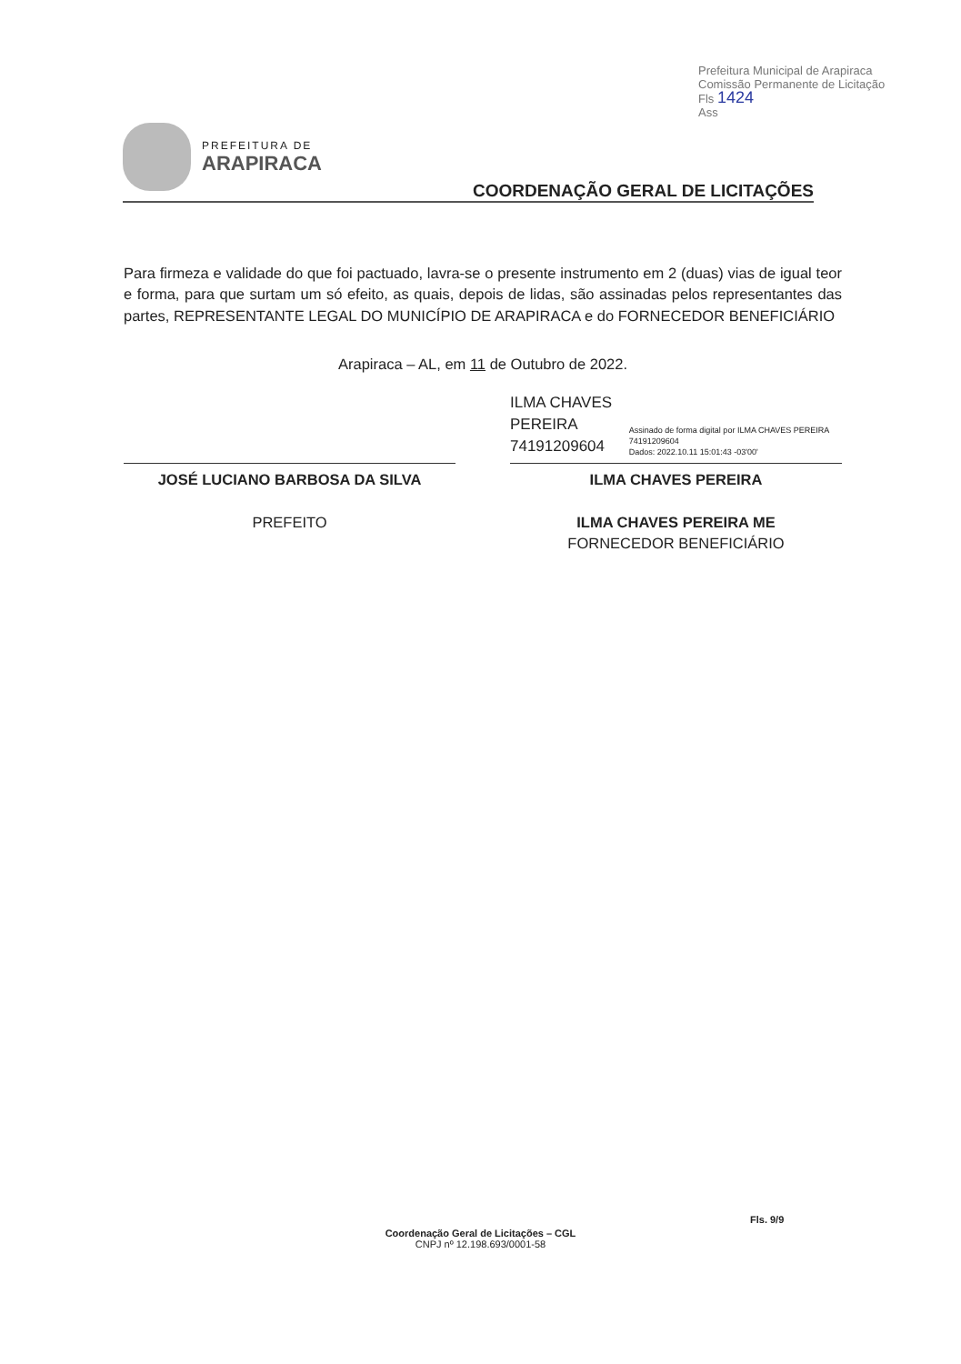Prefeitura Municipal de Arapiraca
Comissão Permanente de Licitação
Fls 1424
Ass
PREFEITURA DE
ARAPIRACA
COORDENAÇÃO GERAL DE LICITAÇÕES
Para firmeza e validade do que foi pactuado, lavra-se o presente instrumento em 2 (duas) vias de igual teor e forma, para que surtam um só efeito, as quais, depois de lidas, são assinadas pelos representantes das partes, REPRESENTANTE LEGAL DO MUNICÍPIO DE ARAPIRACA e do FORNECEDOR BENEFICIÁRIO
Arapiraca – AL, em 11 de Outubro de 2022.
JOSÉ LUCIANO BARBOSA DA SILVA
PREFEITO
ILMA CHAVES PEREIRA 74191209604
Assinado de forma digital por ILMA CHAVES PEREIRA 74191209604
Dados: 2022.10.11 15:01:43 -03'00'
ILMA CHAVES PEREIRA
ILMA CHAVES PEREIRA ME
FORNECEDOR BENEFICIÁRIO
Fls. 9/9
Coordenação Geral de Licitações – CGL
CNPJ nº 12.198.693/0001-58